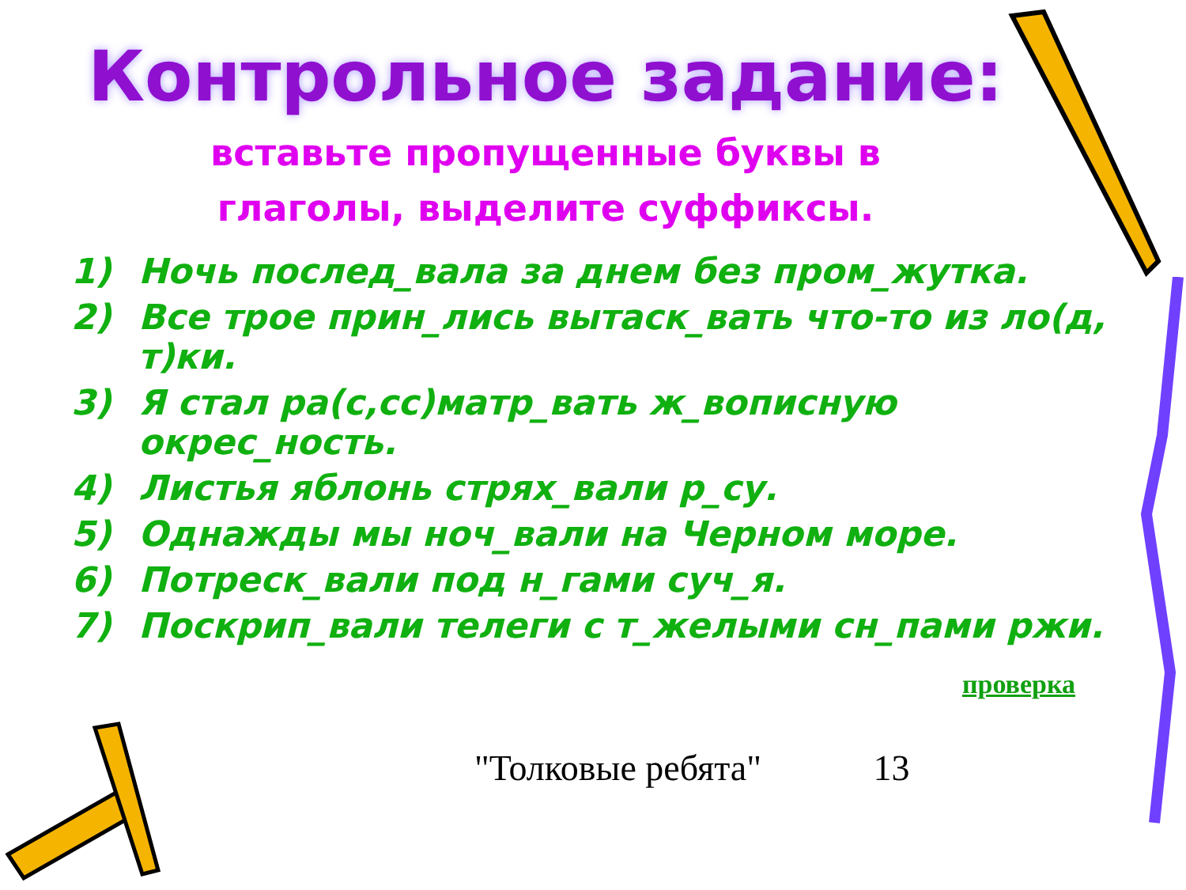Контрольное задание:
вставьте пропущенные буквы в
глаголы, выделите суффиксы.
1) Ночь послед_вала за днем без пром_жутка.
2) Все трое прин_лись вытаск_вать что-то из ло(д, т)ки.
3) Я стал ра(с,сс)матр_вать ж_вописную окрес_ность.
4) Листья яблонь стрях_вали р_су.
5) Однажды мы ноч_вали на Черном море.
6) Потреск_вали под н_гами суч_я.
7) Поскрип_вали телеги с т_желыми сн_пами ржи.
проверка
"Толковые ребята" 13